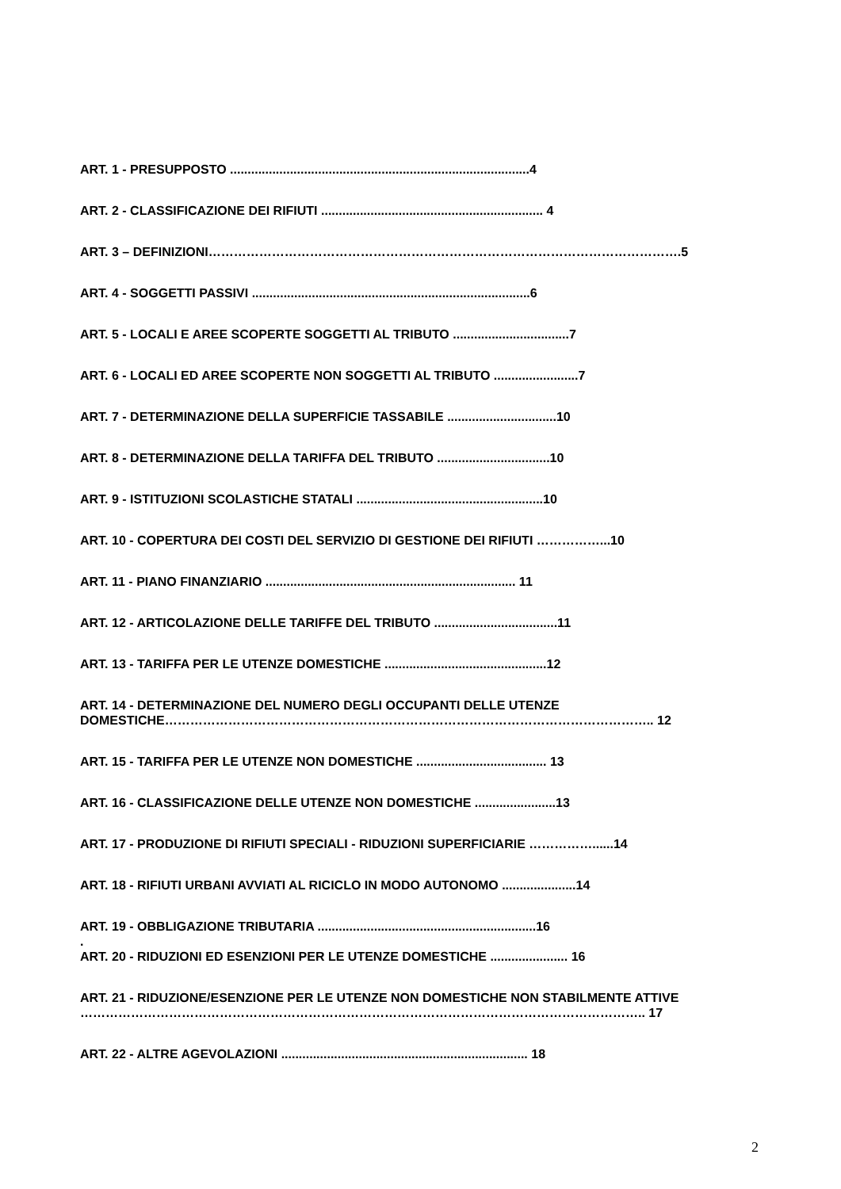ART. 1 - PRESUPPOSTO .....................................................................................4
ART. 2 - CLASSIFICAZIONE DEI RIFIUTI ............................................................... 4
ART. 3 – DEFINIZIONI………………………………………………………………………………………………….5
ART. 4 - SOGGETTI PASSIVI ...............................................................................6
ART. 5 - LOCALI E AREE SCOPERTE SOGGETTI AL TRIBUTO .................................7
ART. 6 - LOCALI ED AREE SCOPERTE NON SOGGETTI AL TRIBUTO ........................7
ART. 7 - DETERMINAZIONE DELLA SUPERFICIE TASSABILE ...............................10
ART. 8 - DETERMINAZIONE DELLA TARIFFA DEL TRIBUTO ................................10
ART. 9 - ISTITUZIONI SCOLASTICHE STATALI .....................................................10
ART. 10 - COPERTURA DEI COSTI DEL SERVIZIO DI GESTIONE DEI RIFIUTI ……………...10
ART. 11 - PIANO FINANZIARIO ....................................................................... 11
ART. 12 - ARTICOLAZIONE DELLE TARIFFE DEL TRIBUTO ...................................11
ART. 13 - TARIFFA PER LE UTENZE DOMESTICHE ..............................................12
ART. 14 - DETERMINAZIONE DEL NUMERO DEGLI OCCUPANTI DELLE UTENZE
DOMESTICHE…………………………………………………………………………………………………….. 12
ART. 15 - TARIFFA PER LE UTENZE NON DOMESTICHE ..................................... 13
ART. 16 - CLASSIFICAZIONE DELLE UTENZE NON DOMESTICHE .......................13
ART. 17 - PRODUZIONE DI RIFIUTI SPECIALI - RIDUZIONI SUPERFICIARIE ……………......14
ART. 18 - RIFIUTI URBANI AVVIATI AL RICICLO IN MODO AUTONOMO .....................14
ART. 19 - OBBLIGAZIONE TRIBUTARIA ..............................................................16
.
ART. 20 - RIDUZIONI ED ESENZIONI PER LE UTENZE DOMESTICHE ...................... 16
ART. 21 - RIDUZIONE/ESENZIONE PER LE UTENZE NON DOMESTICHE NON STABILMENTE ATTIVE
…………………………………………………………………………………………………………………….. 17
ART. 22 - ALTRE AGEVOLAZIONI ...................................................................... 18
2